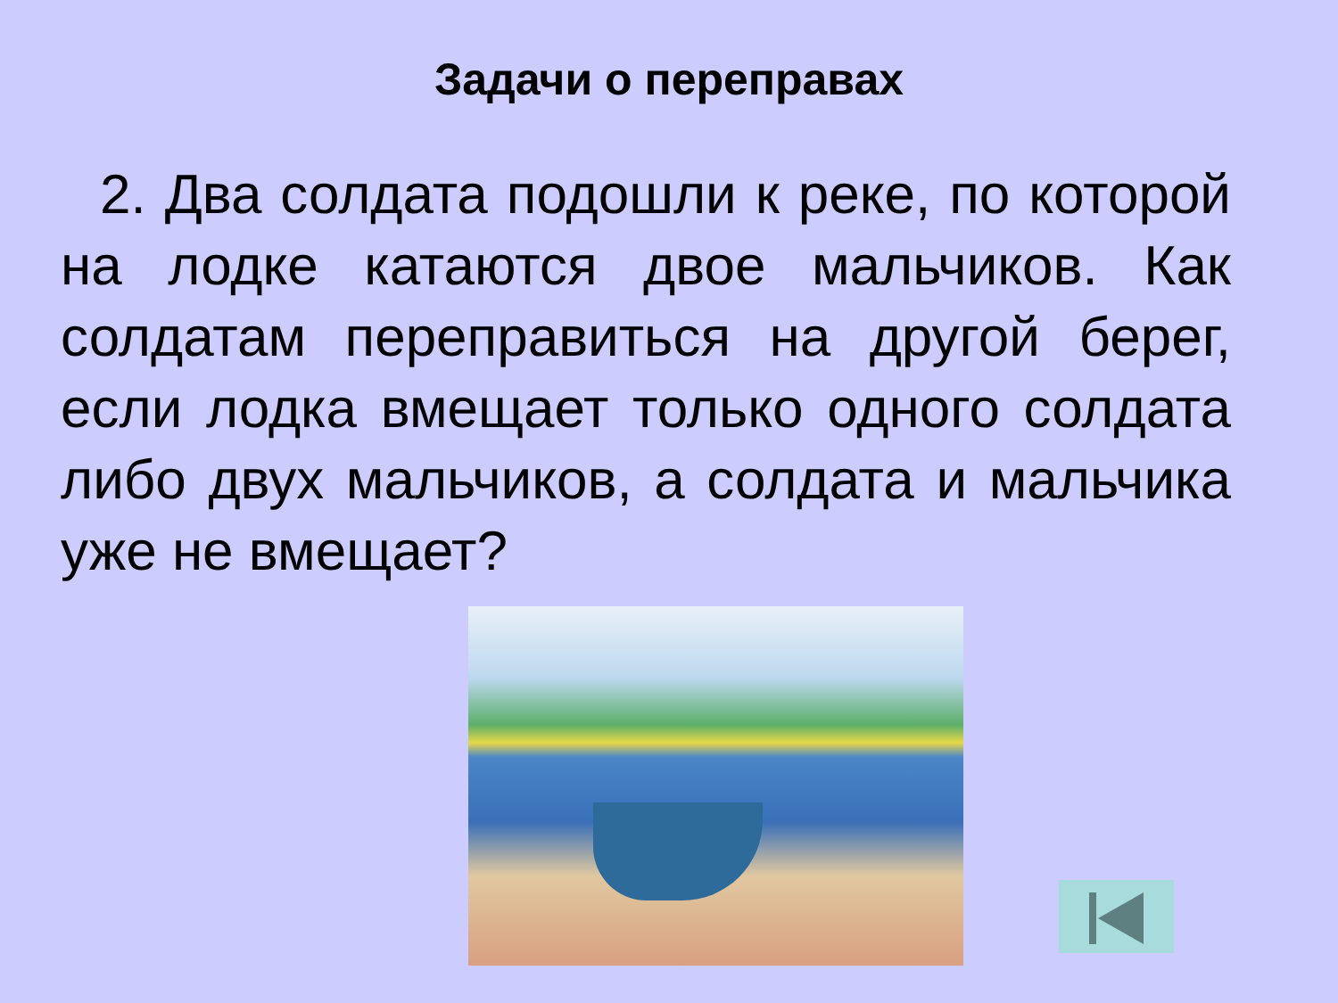Задачи о переправах
2. Два солдата подошли к реке, по которой на лодке катаются двое мальчиков. Как солдатам переправиться на другой берег, если лодка вмещает только одного солдата либо двух мальчиков, а солдата и мальчика уже не вмещает?